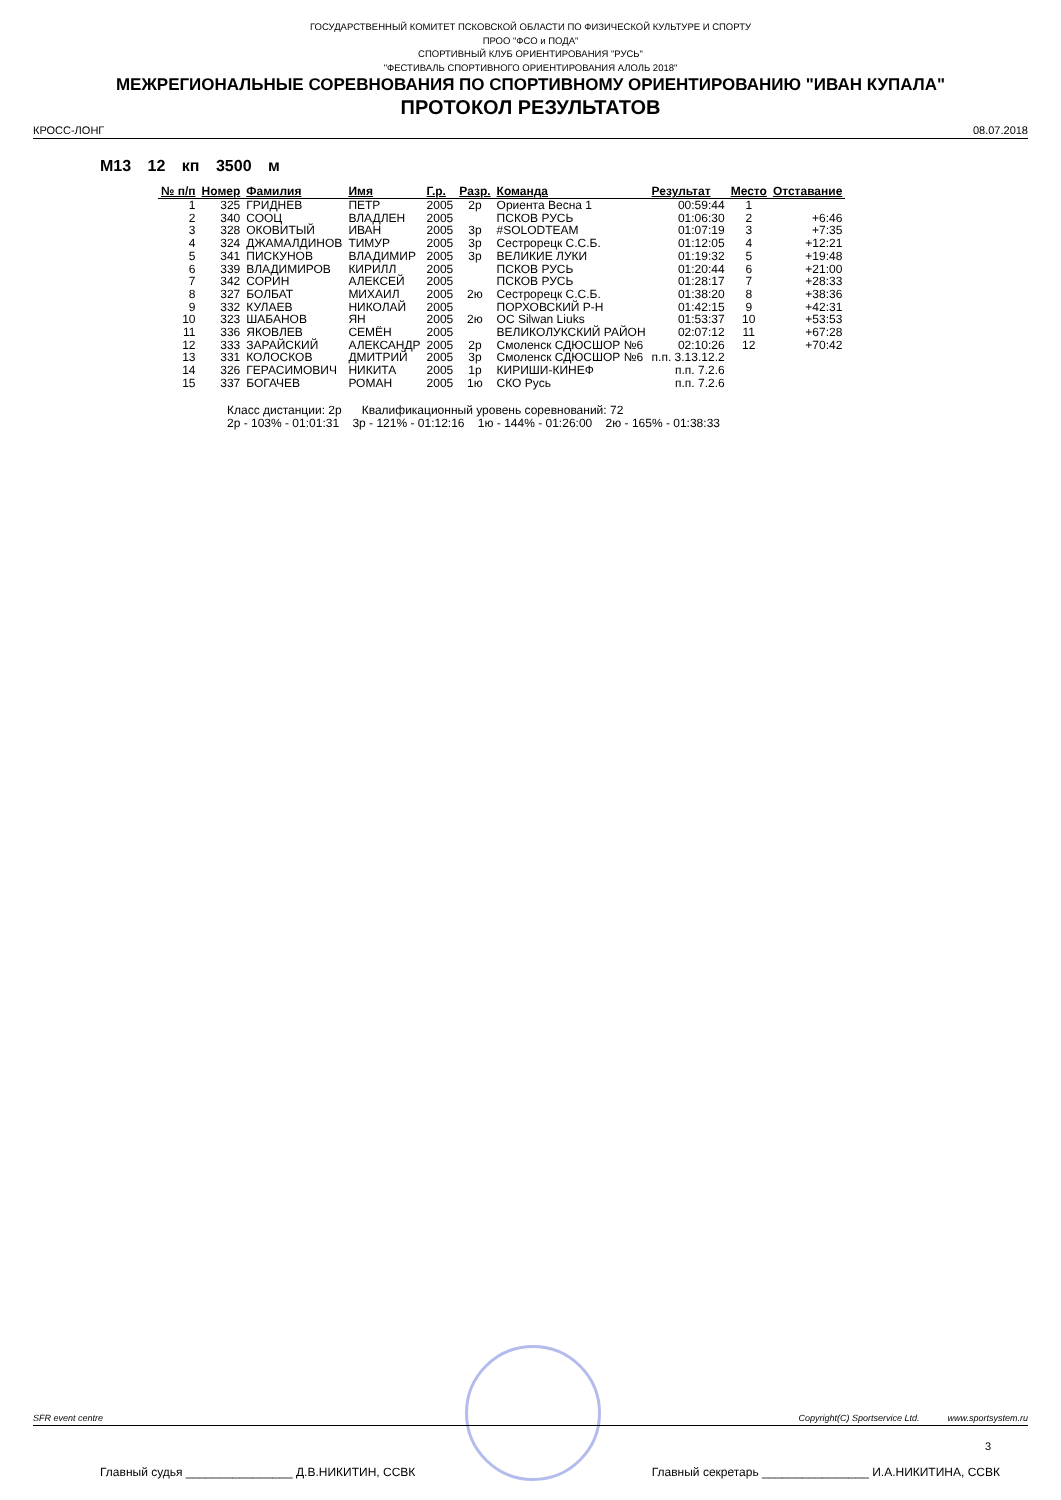ГОСУДАРСТВЕННЫЙ КОМИТЕТ ПСКОВСКОЙ ОБЛАСТИ ПО ФИЗИЧЕСКОЙ КУЛЬТУРЕ И СПОРТУ
ПРОО "ФСО и ПОДА"
СПОРТИВНЫЙ КЛУБ ОРИЕНТИРОВАНИЯ "РУСЬ"
"ФЕСТИВАЛЬ СПОРТИВНОГО ОРИЕНТИРОВАНИЯ АЛОЛЬ 2018"
МЕЖРЕГИОНАЛЬНЫЕ СОРЕВНОВАНИЯ ПО СПОРТИВНОМУ ОРИЕНТИРОВАНИЮ "ИВАН КУПАЛА"
ПРОТОКОЛ РЕЗУЛЬТАТОВ
КРОСС-ЛОНГ 08.07.2018
М13 12 кп 3500 м
| № п/п | Номер | Фамилия | Имя | Г.р. | Разр. | Команда | Результат | Место | Отставание |
| --- | --- | --- | --- | --- | --- | --- | --- | --- | --- |
| 1 | 325 | ГРИДНЕВ | ПЕТР | 2005 | 2р | Ориента Весна 1 | 00:59:44 | 1 | |
| 2 | 340 | СООЦ | ВЛАДЛЕН | 2005 | | ПСКОВ РУСЬ | 01:06:30 | 2 | +6:46 |
| 3 | 328 | ОКОВИТЫЙ | ИВАН | 2005 | 3р | #SOLODTEAM | 01:07:19 | 3 | +7:35 |
| 4 | 324 | ДЖАМАЛДИНОВ | ТИМУР | 2005 | 3р | Сестрорецк С.С.Б. | 01:12:05 | 4 | +12:21 |
| 5 | 341 | ПИСКУНОВ | ВЛАДИМИР | 2005 | 3р | ВЕЛИКИЕ ЛУКИ | 01:19:32 | 5 | +19:48 |
| 6 | 339 | ВЛАДИМИРОВ | КИРИЛЛ | 2005 | | ПСКОВ РУСЬ | 01:20:44 | 6 | +21:00 |
| 7 | 342 | СОРИН | АЛЕКСЕЙ | 2005 | | ПСКОВ РУСЬ | 01:28:17 | 7 | +28:33 |
| 8 | 327 | БОЛБАТ | МИХАИЛ | 2005 | 2ю | Сестрорецк С.С.Б. | 01:38:20 | 8 | +38:36 |
| 9 | 332 | КУЛАЕВ | НИКОЛАЙ | 2005 | | ПОРХОВСКИЙ Р-Н | 01:42:15 | 9 | +42:31 |
| 10 | 323 | ШАБАНОВ | ЯН | 2005 | 2ю | OC Silwan Liuks | 01:53:37 | 10 | +53:53 |
| 11 | 336 | ЯКОВЛЕВ | СЕМЁН | 2005 | | ВЕЛИКОЛУКСКИЙ РАЙОН | 02:07:12 | 11 | +67:28 |
| 12 | 333 | ЗАРАЙСКИЙ | АЛЕКСАНДР | 2005 | 2р | Смоленск СДЮСШОР №6 | 02:10:26 | 12 | +70:42 |
| 13 | 331 | КОЛОСКОВ | ДМИТРИЙ | 2005 | 3р | Смоленск СДЮСШОР №6 | п.п. 3.13.12.2 | | |
| 14 | 326 | ГЕРАСИМОВИЧ | НИКИТА | 2005 | 1р | КИРИШИ-КИНЕФ | п.п. 7.2.6 | | |
| 15 | 337 | БОГАЧЕВ | РОМАН | 2005 | 1ю | СКО Русь | п.п. 7.2.6 | | |
Класс дистанции: 2р Квалификационный уровень соревнований: 72
2р - 103% - 01:01:31 3р - 121% - 01:12:16 1ю - 144% - 01:26:00 2ю - 165% - 01:38:33
SFR event centre Copyright(C) Sportservice Ltd. www.sportsystem.ru
3
Главный судья ________________ Д.В.НИКИТИН, ССВК Главный секретарь ________________ И.А.НИКИТИНА, ССВК